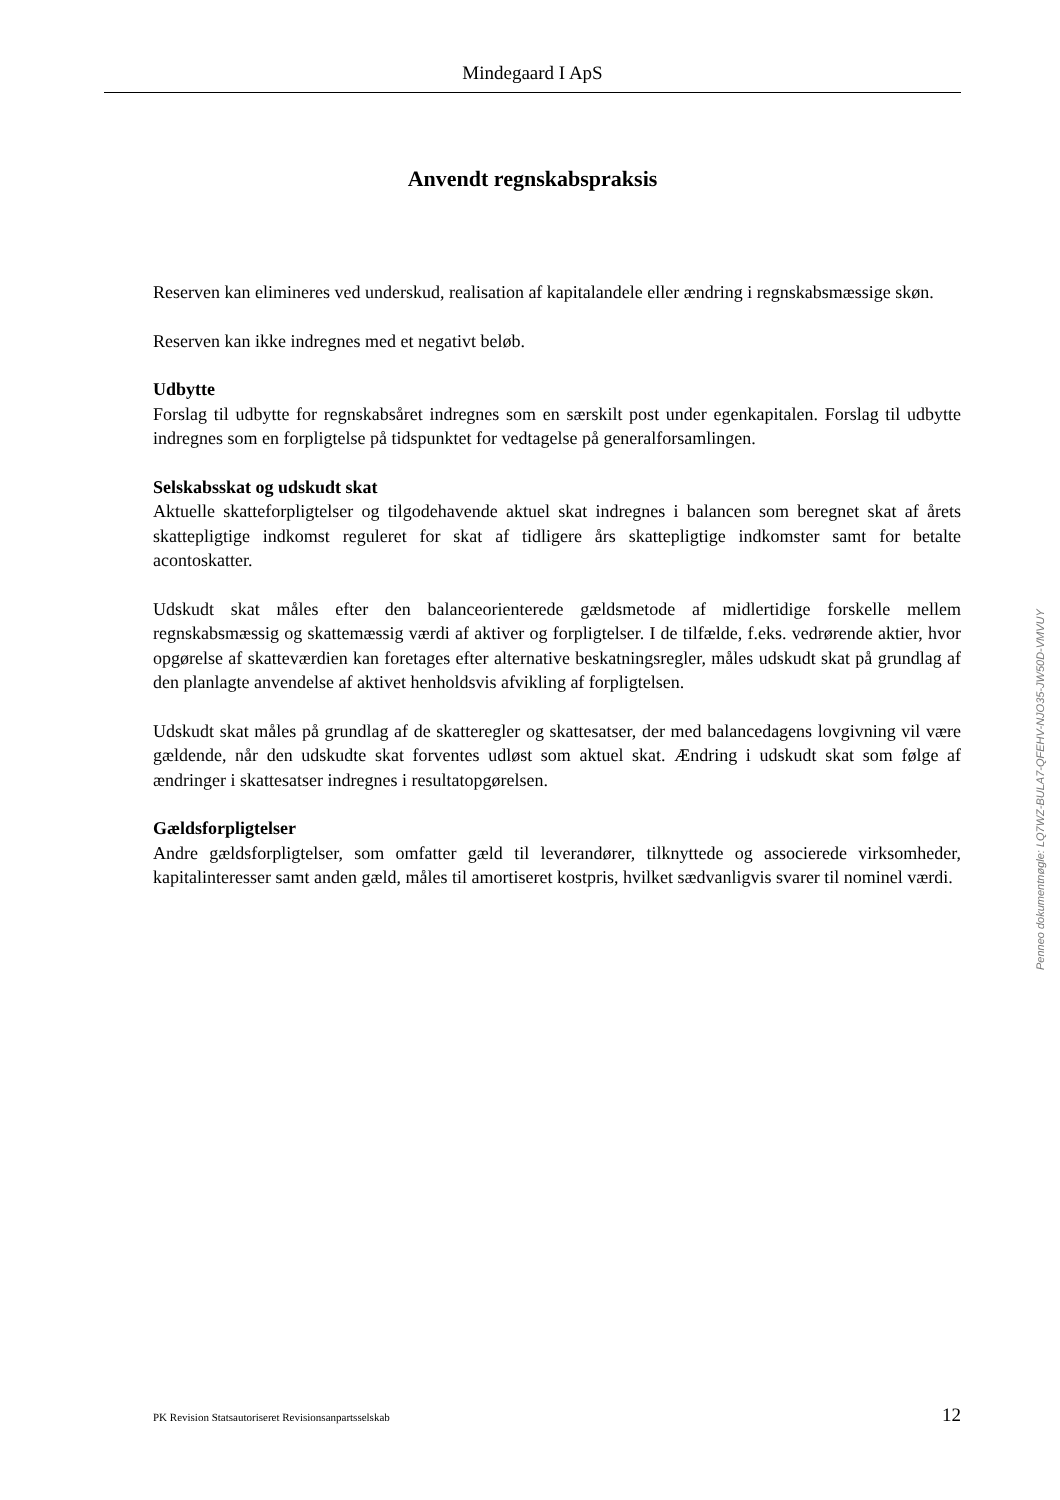Mindegaard I ApS
Anvendt regnskabspraksis
Reserven kan elimineres ved underskud, realisation af kapitalandele eller ændring i regnskabsmæssige skøn.
Reserven kan ikke indregnes med et negativt beløb.
Udbytte
Forslag til udbytte for regnskabsåret indregnes som en særskilt post under egenkapitalen. Forslag til udbytte indregnes som en forpligtelse på tidspunktet for vedtagelse på generalforsamlingen.
Selskabsskat og udskudt skat
Aktuelle skatteforpligtelser og tilgodehavende aktuel skat indregnes i balancen som beregnet skat af årets skattepligtige indkomst reguleret for skat af tidligere års skattepligtige indkomster samt for betalte acontoskatter.
Udskudt skat måles efter den balanceorienterede gældsmetode af midlertidige forskelle mellem regnskabsmæssig og skattemæssig værdi af aktiver og forpligtelser. I de tilfælde, f.eks. vedrørende aktier, hvor opgørelse af skatteværdien kan foretages efter alternative beskatningsregler, måles udskudt skat på grundlag af den planlagte anvendelse af aktivet henholdsvis afvikling af forpligtelsen.
Udskudt skat måles på grundlag af de skatteregler og skattesatser, der med balancedagens lovgivning vil være gældende, når den udskudte skat forventes udløst som aktuel skat. Ændring i udskudt skat som følge af ændringer i skattesatser indregnes i resultatopgørelsen.
Gældsforpligtelser
Andre gældsforpligtelser, som omfatter gæld til leverandører, tilknyttede og associerede virksomheder, kapitalinteresser samt anden gæld, måles til amortiseret kostpris, hvilket sædvanligvis svarer til nominel værdi.
Penneo dokumentnøgle: LQ7WZ-BULA7-QFEHV-NJO35-JW50D-VMVUY
PK Revision Statsautoriseret Revisionsanpartsselskab 12